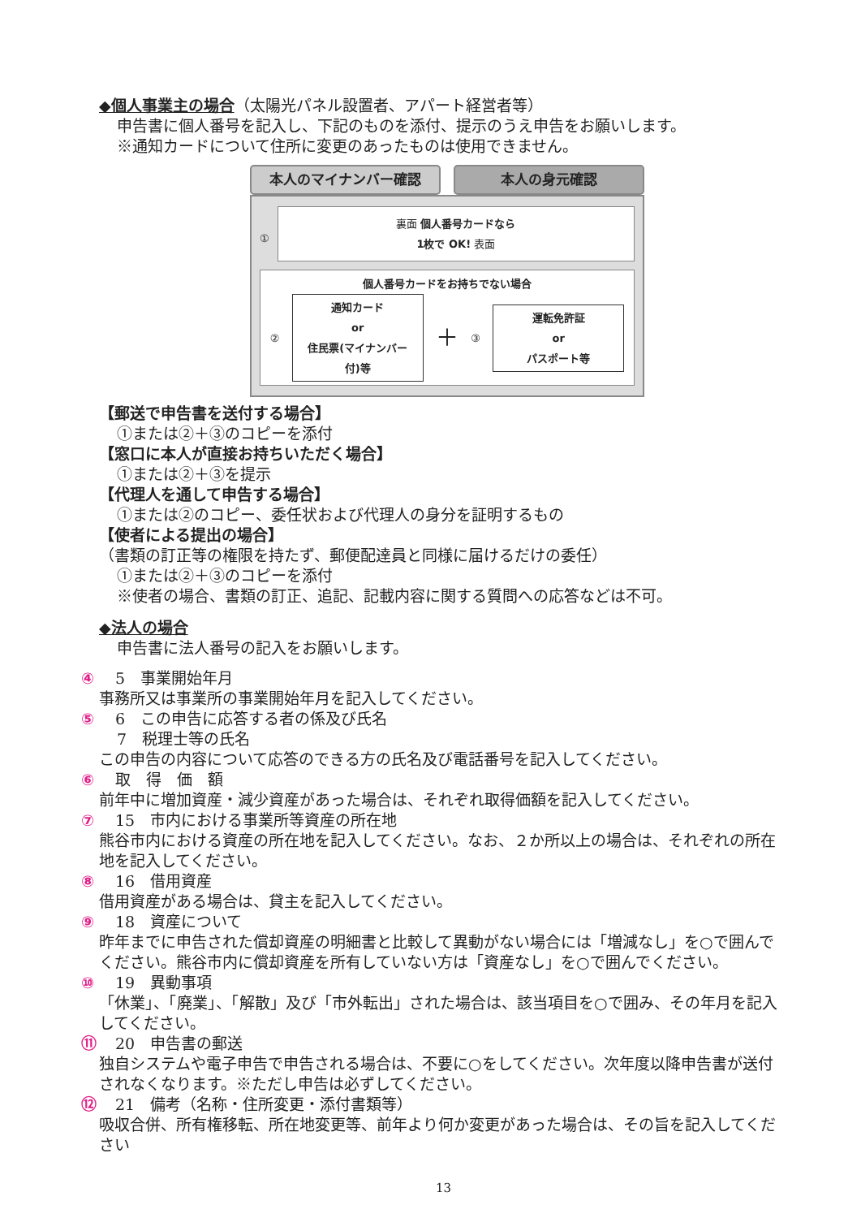◆個人事業主の場合（太陽光パネル設置者、アパート経営者等）
申告書に個人番号を記入し、下記のものを添付、提示のうえ申告をお願いします。
※通知カードについて住所に変更のあったものは使用できません。
本人のマイナンバー確認 本人の身元確認
①
裏面 個人番号カードなら
1枚で OK! 表面
個人番号カードをお持ちでない場合
②
通知カード
or
住民票(マイナンバー付)等
＋ ③
運転免許証
or
パスポート等
【郵送で申告書を送付する場合】
①または②＋③のコピーを添付
【窓口に本人が直接お持ちいただく場合】
①または②＋③を提示
【代理人を通して申告する場合】
①または②のコピー、委任状および代理人の身分を証明するもの
【使者による提出の場合】
（書類の訂正等の権限を持たず、郵便配達員と同様に届けるだけの委任）
①または②＋③のコピーを添付
※使者の場合、書類の訂正、追記、記載内容に関する質問への応答などは不可。
◆法人の場合
申告書に法人番号の記入をお願いします。
④ 5　事業開始年月
事務所又は事業所の事業開始年月を記入してください。
⑤ 6　この申告に応答する者の係及び氏名
7　税理士等の氏名
この申告の内容について応答のできる方の氏名及び電話番号を記入してください。
⑥ 取　得　価　額
前年中に増加資産・減少資産があった場合は、それぞれ取得価額を記入してください。
⑦ 15　市内における事業所等資産の所在地
熊谷市内における資産の所在地を記入してください。なお、２か所以上の場合は、それぞれの所在地を記入してください。
⑧ 16　借用資産
借用資産がある場合は、貸主を記入してください。
⑨ 18　資産について
昨年までに申告された償却資産の明細書と比較して異動がない場合には「増減なし」を○で囲んでください。熊谷市内に償却資産を所有していない方は「資産なし」を○で囲んでください。
⑩ 19　異動事項
「休業」、「廃業」、「解散」及び「市外転出」された場合は、該当項目を○で囲み、その年月を記入してください。
⑪ 20　申告書の郵送
独自システムや電子申告で申告される場合は、不要に○をしてください。次年度以降申告書が送付されなくなります。※ただし申告は必ずしてください。
⑫ 21　備考（名称・住所変更・添付書類等）
吸収合併、所有権移転、所在地変更等、前年より何か変更があった場合は、その旨を記入してください
13